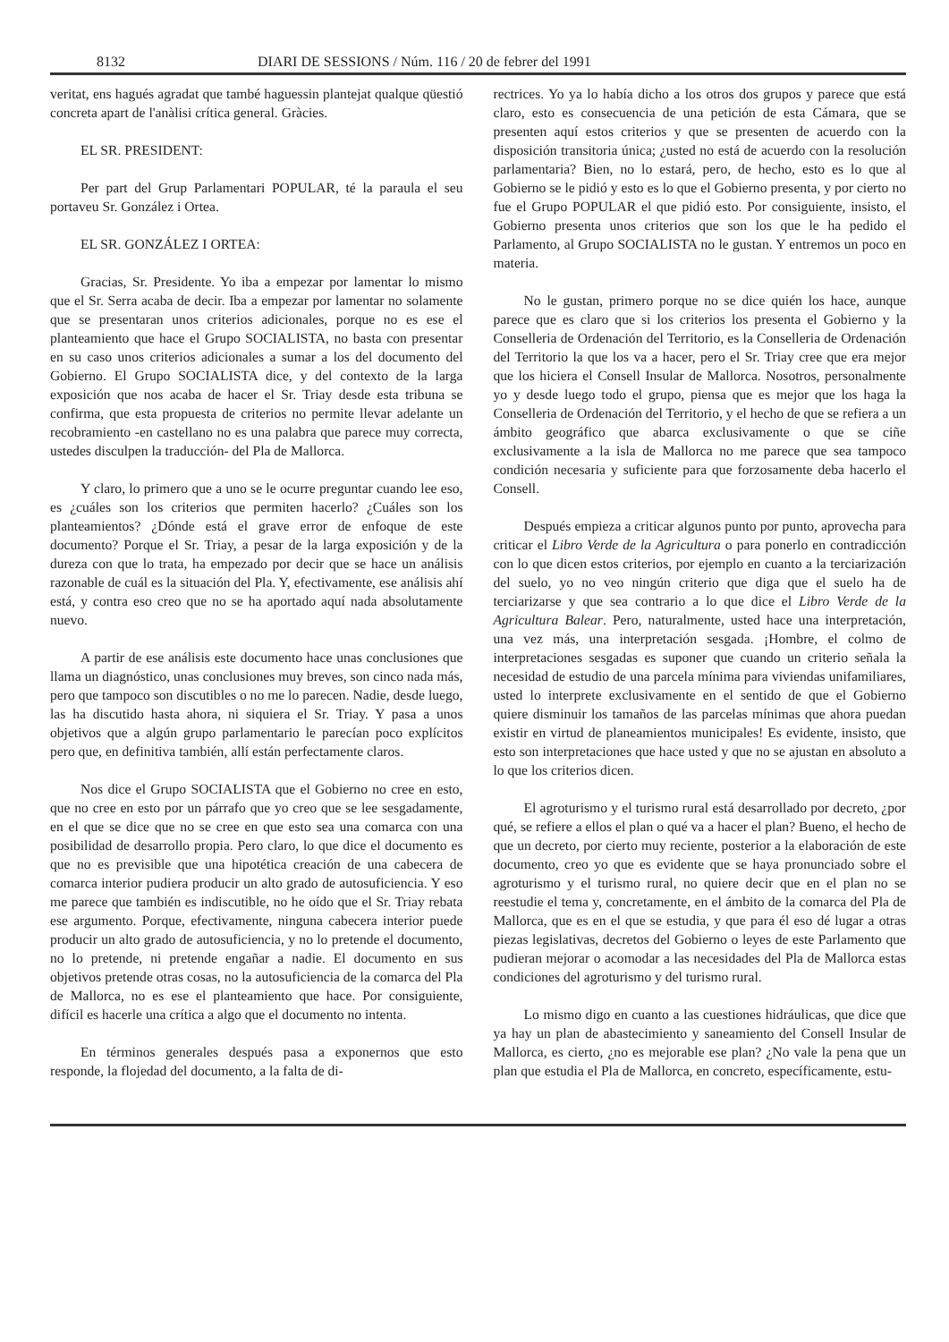8132 DIARI DE SESSIONS / Núm. 116 / 20 de febrer del 1991
veritat, ens hagués agradat que també haguessin plantejat qualque qüestió concreta apart de l'anàlisi crítica general. Gràcies.
EL SR. PRESIDENT:
Per part del Grup Parlamentari POPULAR, té la paraula el seu portaveu Sr. González i Ortea.
EL SR. GONZÁLEZ I ORTEA:
Gracias, Sr. Presidente. Yo iba a empezar por lamentar lo mismo que el Sr. Serra acaba de decir. Iba a empezar por lamentar no solamente que se presentaran unos criterios adicionales, porque no es ese el planteamiento que hace el Grupo SOCIALISTA, no basta con presentar en su caso unos criterios adicionales a sumar a los del documento del Gobierno. El Grupo SOCIALISTA dice, y del contexto de la larga exposición que nos acaba de hacer el Sr. Triay desde esta tribuna se confirma, que esta propuesta de criterios no permite llevar adelante un recobramiento -en castellano no es una palabra que parece muy correcta, ustedes disculpen la traducción- del Pla de Mallorca.
Y claro, lo primero que a uno se le ocurre preguntar cuando lee eso, es ¿cuáles son los criterios que permiten hacerlo? ¿Cuáles son los planteamientos? ¿Dónde está el grave error de enfoque de este documento? Porque el Sr. Triay, a pesar de la larga exposición y de la dureza con que lo trata, ha empezado por decir que se hace un análisis razonable de cuál es la situación del Pla. Y, efectivamente, ese análisis ahí está, y contra eso creo que no se ha aportado aquí nada absolutamente nuevo.
A partir de ese análisis este documento hace unas conclusiones que llama un diagnóstico, unas conclusiones muy breves, son cinco nada más, pero que tampoco son discutibles o no me lo parecen. Nadie, desde luego, las ha discutido hasta ahora, ni siquiera el Sr. Triay. Y pasa a unos objetivos que a algún grupo parlamentario le parecían poco explícitos pero que, en definitiva también, allí están perfectamente claros.
Nos dice el Grupo SOCIALISTA que el Gobierno no cree en esto, que no cree en esto por un párrafo que yo creo que se lee sesgadamente, en el que se dice que no se cree en que esto sea una comarca con una posibilidad de desarrollo propia. Pero claro, lo que dice el documento es que no es previsible que una hipotética creación de una cabecera de comarca interior pudiera producir un alto grado de autosuficiencia. Y eso me parece que también es indiscutible, no he oído que el Sr. Triay rebata ese argumento. Porque, efectivamente, ninguna cabecera interior puede producir un alto grado de autosuficiencia, y no lo pretende el documento, no lo pretende, ni pretende engañar a nadie. El documento en sus objetivos pretende otras cosas, no la autosuficiencia de la comarca del Pla de Mallorca, no es ese el planteamiento que hace. Por consiguiente, difícil es hacerle una crítica a algo que el documento no intenta.
En términos generales después pasa a exponernos que esto responde, la flojedad del documento, a la falta de di-
rectrices. Yo ya lo había dicho a los otros dos grupos y parece que está claro, esto es consecuencia de una petición de esta Cámara, que se presenten aquí estos criterios y que se presenten de acuerdo con la disposición transitoria única; ¿usted no está de acuerdo con la resolución parlamentaria? Bien, no lo estará, pero, de hecho, esto es lo que al Gobierno se le pidió y esto es lo que el Gobierno presenta, y por cierto no fue el Grupo POPULAR el que pidió esto. Por consiguiente, insisto, el Gobierno presenta unos criterios que son los que le ha pedido el Parlamento, al Grupo SOCIALISTA no le gustan. Y entremos un poco en materia.
No le gustan, primero porque no se dice quién los hace, aunque parece que es claro que si los criterios los presenta el Gobierno y la Conselleria de Ordenación del Territorio, es la Conselleria de Ordenación del Territorio la que los va a hacer, pero el Sr. Triay cree que era mejor que los hiciera el Consell Insular de Mallorca. Nosotros, personalmente yo y desde luego todo el grupo, piensa que es mejor que los haga la Conselleria de Ordenación del Territorio, y el hecho de que se refiera a un ámbito geográfico que abarca exclusivamente o que se ciñe exclusivamente a la isla de Mallorca no me parece que sea tampoco condición necesaria y suficiente para que forzosamente deba hacerlo el Consell.
Después empieza a criticar algunos punto por punto, aprovecha para criticar el Libro Verde de la Agricultura o para ponerlo en contradicción con lo que dicen estos criterios, por ejemplo en cuanto a la terciarización del suelo, yo no veo ningún criterio que diga que el suelo ha de terciarizarse y que sea contrario a lo que dice el Libro Verde de la Agricultura Balear. Pero, naturalmente, usted hace una interpretación, una vez más, una interpretación sesgada. ¡Hombre, el colmo de interpretaciones sesgadas es suponer que cuando un criterio señala la necesidad de estudio de una parcela mínima para viviendas unifamiliares, usted lo interprete exclusivamente en el sentido de que el Gobierno quiere disminuir los tamaños de las parcelas mínimas que ahora puedan existir en virtud de planeamientos municipales! Es evidente, insisto, que esto son interpretaciones que hace usted y que no se ajustan en absoluto a lo que los criterios dicen.
El agroturismo y el turismo rural está desarrollado por decreto, ¿por qué, se refiere a ellos el plan o qué va a hacer el plan? Bueno, el hecho de que un decreto, por cierto muy reciente, posterior a la elaboración de este documento, creo yo que es evidente que se haya pronunciado sobre el agroturismo y el turismo rural, no quiere decir que en el plan no se reestudie el tema y, concretamente, en el ámbito de la comarca del Pla de Mallorca, que es en el que se estudia, y que para él eso dé lugar a otras piezas legislativas, decretos del Gobierno o leyes de este Parlamento que pudieran mejorar o acomodar a las necesidades del Pla de Mallorca estas condiciones del agroturismo y del turismo rural.
Lo mismo digo en cuanto a las cuestiones hidráulicas, que dice que ya hay un plan de abastecimiento y saneamiento del Consell Insular de Mallorca, es cierto, ¿no es mejorable ese plan? ¿No vale la pena que un plan que estudia el Pla de Mallorca, en concreto, específicamente, estu-